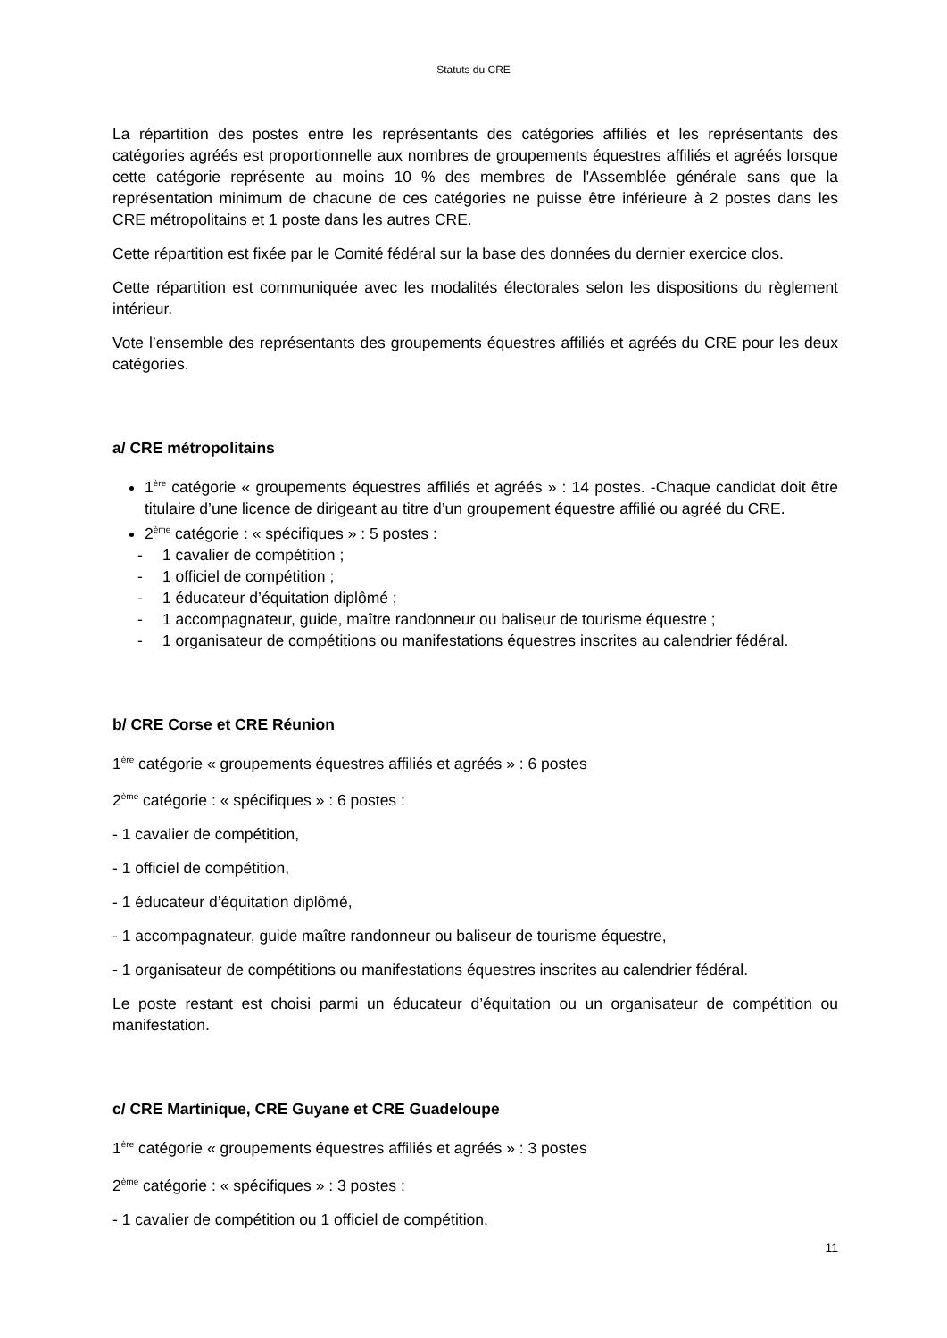Statuts du CRE
La répartition des postes entre les représentants des catégories affiliés et les représentants des catégories agréés est proportionnelle aux nombres de groupements équestres affiliés et agréés lorsque cette catégorie représente au moins 10 % des membres de l'Assemblée générale sans que la représentation minimum de chacune de ces catégories ne puisse être inférieure à 2 postes dans les CRE métropolitains et 1 poste dans les autres CRE.
Cette répartition est fixée par le Comité fédéral sur la base des données du dernier exercice clos.
Cette répartition est communiquée avec les modalités électorales selon les dispositions du règlement intérieur.
Vote l’ensemble des représentants des groupements équestres affiliés et agréés du CRE pour les deux catégories.
a/ CRE métropolitains
1<sup>ère</sup> catégorie « groupements équestres affiliés et agréés » : 14 postes. -Chaque candidat doit être titulaire d’une licence de dirigeant au titre d’un groupement équestre affilié ou agréé du CRE.
2<sup>ème</sup> catégorie : « spécifiques » : 5 postes :
- 1 cavalier de compétition ;
- 1 officiel de compétition ;
- 1 éducateur d’équitation diplômé ;
- 1 accompagnateur, guide, maître randonneur ou baliseur de tourisme équestre ;
- 1 organisateur de compétitions ou manifestations équestres inscrites au calendrier fédéral.
b/ CRE Corse et CRE Réunion
1<sup>ère</sup> catégorie « groupements équestres affiliés et agréés » : 6 postes
2<sup>ème</sup> catégorie : « spécifiques » : 6 postes :
- 1 cavalier de compétition,
- 1 officiel de compétition,
- 1 éducateur d’équitation diplômé,
- 1 accompagnateur, guide maître randonneur ou baliseur de tourisme équestre,
- 1 organisateur de compétitions ou manifestations équestres inscrites au calendrier fédéral.
Le poste restant est choisi parmi un éducateur d’équitation ou un organisateur de compétition ou manifestation.
c/ CRE Martinique, CRE Guyane et CRE Guadeloupe
1<sup>ère</sup> catégorie « groupements équestres affiliés et agréés » : 3 postes
2<sup>ème</sup> catégorie : « spécifiques » : 3 postes :
- 1 cavalier de compétition ou 1 officiel de compétition,
11